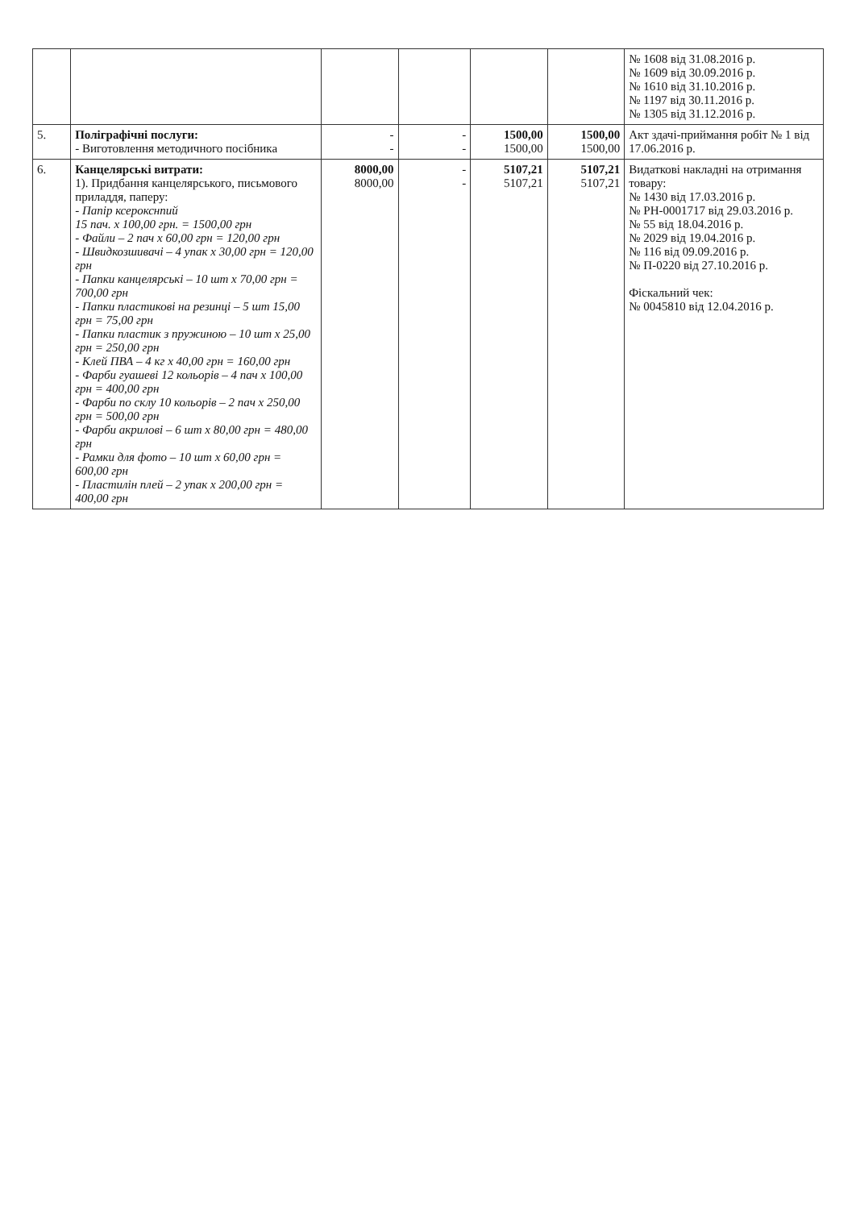| | | | | | | № 1608 від 31.08.2016 р. № 1609 від 30.09.2016 р. № 1610 від 31.10.2016 р. № 1197 від 30.11.2016 р. № 1305 від 31.12.2016 р. |
| 5. | Поліграфічні послуги: - Виготовлення методичного посібника | - - | - - | 1500,00 1500,00 | 1500,00 1500,00 | Акт здачі-приймання робіт № 1 від 17.06.2016 р. |
| 6. | Канцелярські витрати: 1). Придбання канцелярського, письмового приладдя, паперу: - Папір ксерокснпий 15 пач. х 100,00 грн. = 1500,00 грн - Файли – 2 пач х 60,00 грн = 120,00 грн - Швидкозшивачі – 4 упак х 30,00 грн = 120,00 грн - Папки канцелярські – 10 шт х 70,00 грн = 700,00 грн - Папки пластикові на резинці – 5 шт 15,00 грн = 75,00 грн - Папки пластик з пружиною – 10 шт х 25,00 грн = 250,00 грн - Клей ПВА – 4 кг х 40,00 грн = 160,00 грн - Фарби гуашеві 12 кольорів – 4 пач х 100,00 грн = 400,00 грн - Фарби по склу 10 кольорів – 2 пач х 250,00 грн = 500,00 грн - Фарби акрилові – 6 шт х 80,00 грн = 480,00 грн - Рамки для фото – 10 шт х 60,00 грн = 600,00 грн - Пластилін плей – 2 упак х 200,00 грн = 400,00 грн | 8000,00 8000,00 | - - | 5107,21 5107,21 | 5107,21 5107,21 | Видаткові накладні на отримання товару: № 1430 від 17.03.2016 р. № РН-0001717 від 29.03.2016 р. № 55 від 18.04.2016 р. № 2029 від 19.04.2016 р. № 116 від 09.09.2016 р. № П-0220 від 27.10.2016 р. Фіскальний чек: № 0045810 від 12.04.2016 р. |